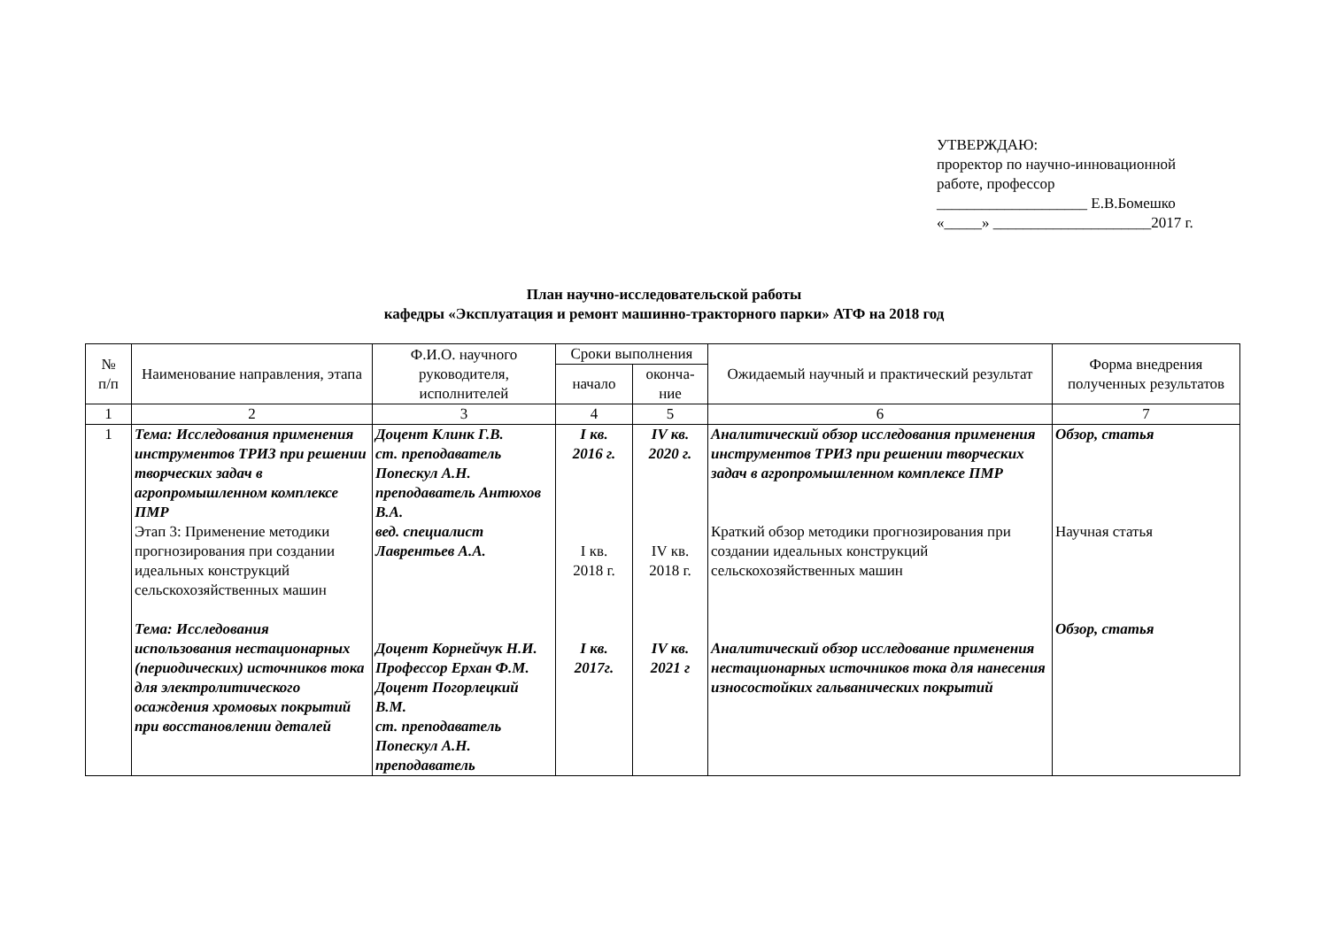УТВЕРЖДАЮ:
проректор по научно-инновационной
работе, профессор
____________________ Е.В.Бомешко
«_____» _____________________2017 г.
План научно-исследовательской работы
кафедры «Эксплуатация и ремонт машинно-тракторного парки» АТФ на 2018 год
| № п/п | Наименование направления, этапа | Ф.И.О. научного руководителя, исполнителей | Сроки выполнения | | Ожидаемый научный и практический результат | Форма внедрения полученных результатов |
| --- | --- | --- | --- | --- | --- | --- |
| | | | начало | оконча- ние | | |
| 1 | 2 | 3 | 4 | 5 | 6 | 7 |
| 1 | Тема: Исследования применения инструментов ТРИЗ при решении творческих задач в агропромышленном комплексе ПМР Этап 3: Применение методики прогнозирования при создании идеальных конструкций сельскохозяйственных машин Тема: Исследования использования нестационарных (периодических) источников тока для электролитического осаждения хромовых покрытий при восстановлении деталей | Доцент Клинк Г.В. ст. преподаватель Попескул А.Н. преподаватель Антюхов В.А. вед. специалист Лаврентьев А.А. Доцент Корнейчук Н.И. Профессор Ерхан Ф.М. Доцент Погорлецкий В.М. ст. преподаватель Попескул А.Н. преподаватель | I кв. 2016 г. I кв. 2018 г. I кв. 2017г. | IV кв. 2020 г. IV кв. 2018 г. IV кв. 2021 г | Аналитический обзор исследования применения инструментов ТРИЗ при решении творческих задач в агропромышленном комплексе ПМР Краткий обзор методики прогнозирования при создании идеальных конструкций сельскохозяйственных машин Аналитический обзор исследование применения нестационарных источников тока для нанесения износостойких гальванических покрытий | Обзор, статья Научная статья Обзор, статья |